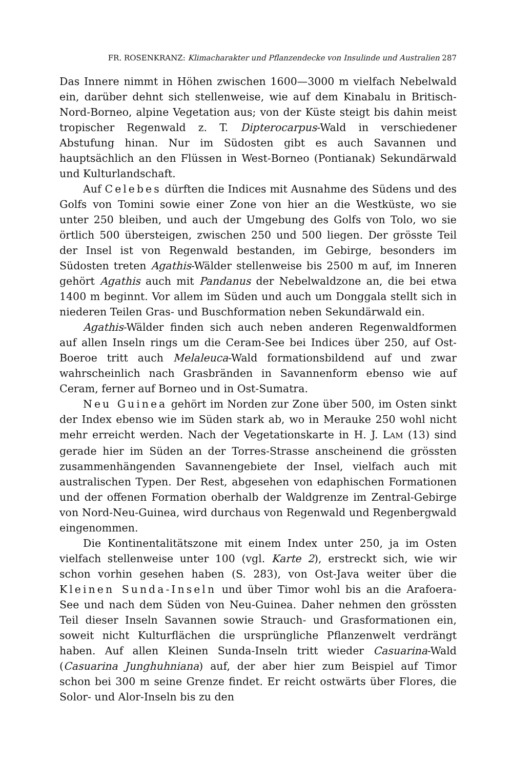FR. ROSENKRANZ: Klimacharakter und Pflanzendecke von Insulinde und Australien 287
Das Innere nimmt in Höhen zwischen 1600—3000 m vielfach Nebelwald ein, darüber dehnt sich stellenweise, wie auf dem Kinabalu in Britisch-Nord-Borneo, alpine Vegetation aus; von der Küste steigt bis dahin meist tropischer Regenwald z. T. Dipterocarpus-Wald in verschiedener Abstufung hinan. Nur im Südosten gibt es auch Savannen und hauptsächlich an den Flüssen in West-Borneo (Pontianak) Sekundärwald und Kulturlandschaft.
Auf Celebes dürften die Indices mit Ausnahme des Südens und des Golfs von Tomini sowie einer Zone von hier an die Westküste, wo sie unter 250 bleiben, und auch der Umgebung des Golfs von Tolo, wo sie örtlich 500 übersteigen, zwischen 250 und 500 liegen. Der grösste Teil der Insel ist von Regenwald bestanden, im Gebirge, besonders im Südosten treten Agathis-Wälder stellenweise bis 2500 m auf, im Inneren gehört Agathis auch mit Pandanus der Nebelwaldzone an, die bei etwa 1400 m beginnt. Vor allem im Süden und auch um Donggala stellt sich in niederen Teilen Gras- und Buschformation neben Sekundärwald ein.
Agathis-Wälder finden sich auch neben anderen Regenwaldformen auf allen Inseln rings um die Ceram-See bei Indices über 250, auf Ost-Boeroe tritt auch Melaleuca-Wald formationsbildend auf und zwar wahrscheinlich nach Grasbränden in Savannenform ebenso wie auf Ceram, ferner auf Borneo und in Ost-Sumatra.
Neu Guinea gehört im Norden zur Zone über 500, im Osten sinkt der Index ebenso wie im Süden stark ab, wo in Merauke 250 wohl nicht mehr erreicht werden. Nach der Vegetationskarte in H. J. LAM (13) sind gerade hier im Süden an der Torres-Strasse anscheinend die grössten zusammenhängenden Savannengebiete der Insel, vielfach auch mit australischen Typen. Der Rest, abgesehen von edaphischen Formationen und der offenen Formation oberhalb der Waldgrenze im Zentral-Gebirge von Nord-Neu-Guinea, wird durchaus von Regenwald und Regenbergwald eingenommen.
Die Kontinentalitätszone mit einem Index unter 250, ja im Osten vielfach stellenweise unter 100 (vgl. Karte 2), erstreckt sich, wie wir schon vorhin gesehen haben (S. 283), von Ost-Java weiter über die Kleinen Sunda-Inseln und über Timor wohl bis an die Arafoera-See und nach dem Süden von Neu-Guinea. Daher nehmen den grössten Teil dieser Inseln Savannen sowie Strauch- und Grasformationen ein, soweit nicht Kulturflächen die ursprüngliche Pflanzenwelt verdrängt haben. Auf allen Kleinen Sunda-Inseln tritt wieder Casuarina-Wald (Casuarina Junghuhniana) auf, der aber hier zum Beispiel auf Timor schon bei 300 m seine Grenze findet. Er reicht ostwärts über Flores, die Solor- und Alor-Inseln bis zu den